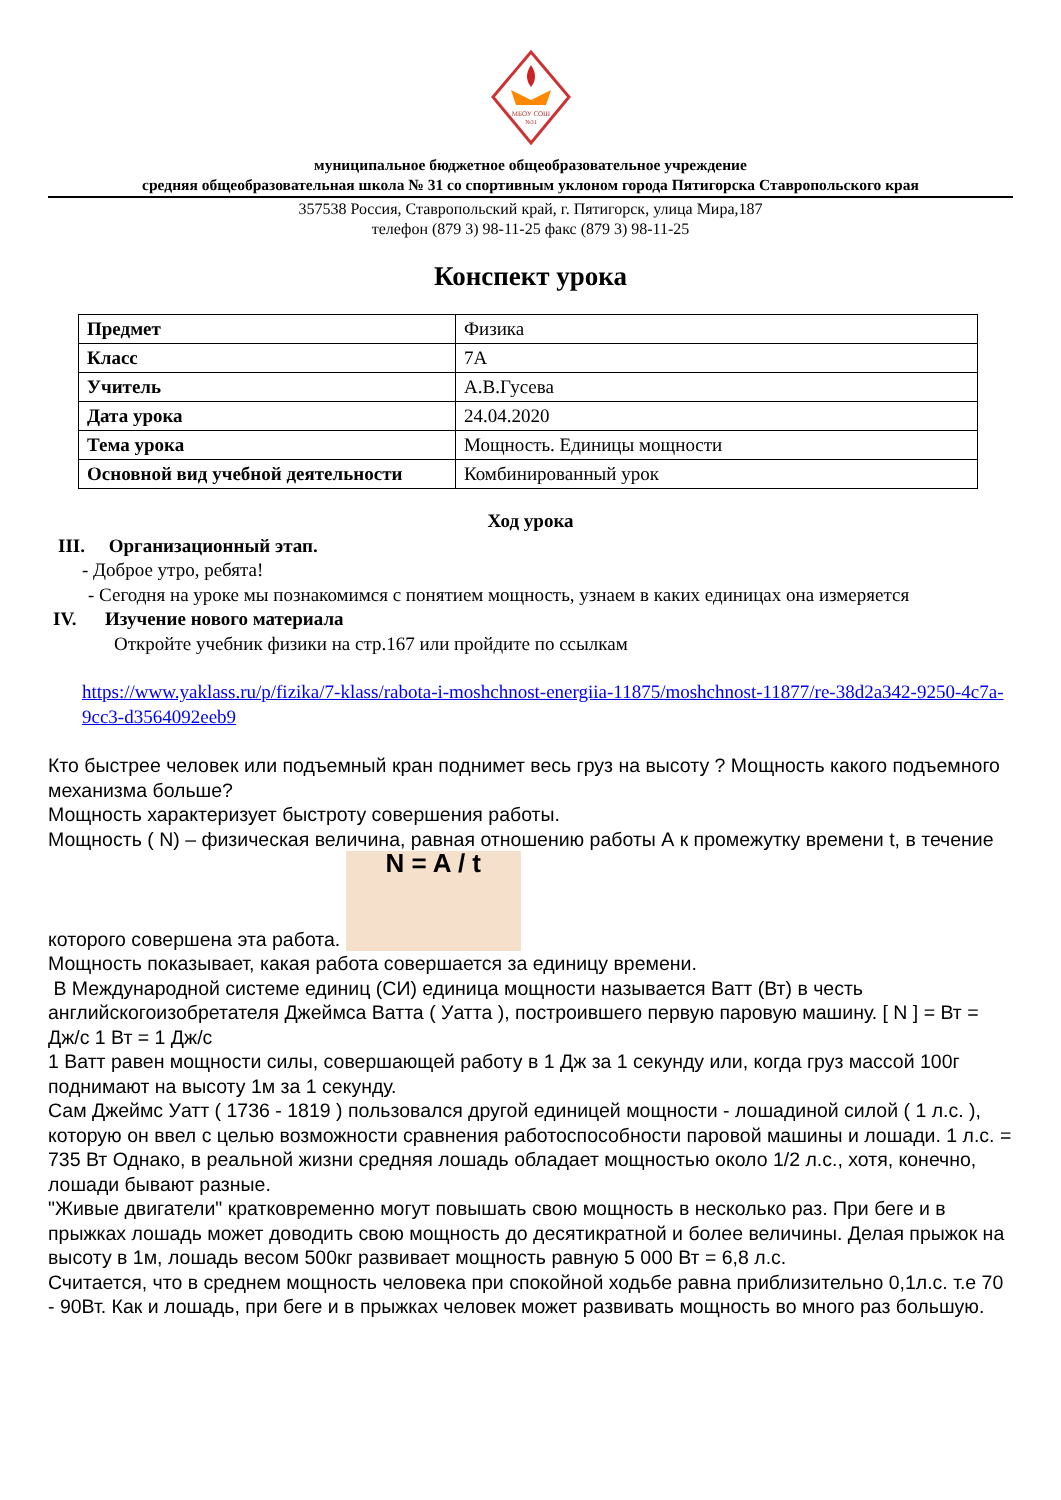МБОУ СОШ
№31
муниципальное бюджетное общеобразовательное учреждение
средняя общеобразовательная школа № 31 со спортивным уклоном города Пятигорска Ставропольского края
357538 Россия, Ставропольский край, г. Пятигорск, улица Мира,187
телефон (879 3) 98-11-25 факс (879 3) 98-11-25
Конспект урока
| Предмет | Физика |
| Класс | 7А |
| Учитель | А.В.Гусева |
| Дата урока | 24.04.2020 |
| Тема урока | Мощность. Единицы мощности |
| Основной вид учебной деятельности | Комбинированный урок |
Ход урока
III. Организационный этап.
- Доброе утро, ребята!
- Сегодня на уроке мы познакомимся с понятием мощность, узнаем в каких единицах она измеряется
IV. Изучение нового материала
Откройте учебник физики на стр.167 или пройдите по ссылкам
https://www.yaklass.ru/p/fizika/7-klass/rabota-i-moshchnost-energiia-11875/moshchnost-11877/re-38d2a342-9250-4c7a-9cc3-d3564092eeb9
Кто быстрее человек или подъемный кран поднимет весь груз на высоту ? Мощность какого подъемного механизма больше?
Мощность характеризует быстроту совершения работы.
Мощность ( N) – физическая величина, равная отношению работы А к промежутку времени t, в течение которого совершена эта работа. N = A / t
Мощность показывает, какая работа совершается за единицу времени.
В Международной системе единиц (СИ) единица мощности называется Ватт (Вт) в честь английскогоизобретателя Джеймса Ватта ( Уатта ), построившего первую паровую машину. [ N ] = Вт = Дж/с 1 Вт = 1 Дж/с
1 Ватт равен мощности силы, совершающей работу в 1 Дж за 1 секунду или, когда груз массой 100г поднимают на высоту 1м за 1 секунду.
Сам Джеймс Уатт ( 1736 - 1819 ) пользовался другой единицей мощности - лошадиной силой ( 1 л.с. ), которую он ввел с целью возможности сравнения работоспособности паровой машины и лошади. 1 л.с. = 735 Вт Однако, в реальной жизни средняя лошадь обладает мощностью около 1/2 л.с., хотя, конечно, лошади бывают разные.
"Живые двигатели" кратковременно могут повышать свою мощность в несколько раз. При беге и в прыжках лошадь может доводить свою мощность до десятикратной и более величины. Делая прыжок на высоту в 1м, лошадь весом 500кг развивает мощность равную 5 000 Вт = 6,8 л.с.
Считается, что в среднем мощность человека при спокойной ходьбе равна приблизительно 0,1л.с. т.е 70 - 90Вт. Как и лошадь, при беге и в прыжках человек может развивать мощность во много раз большую.